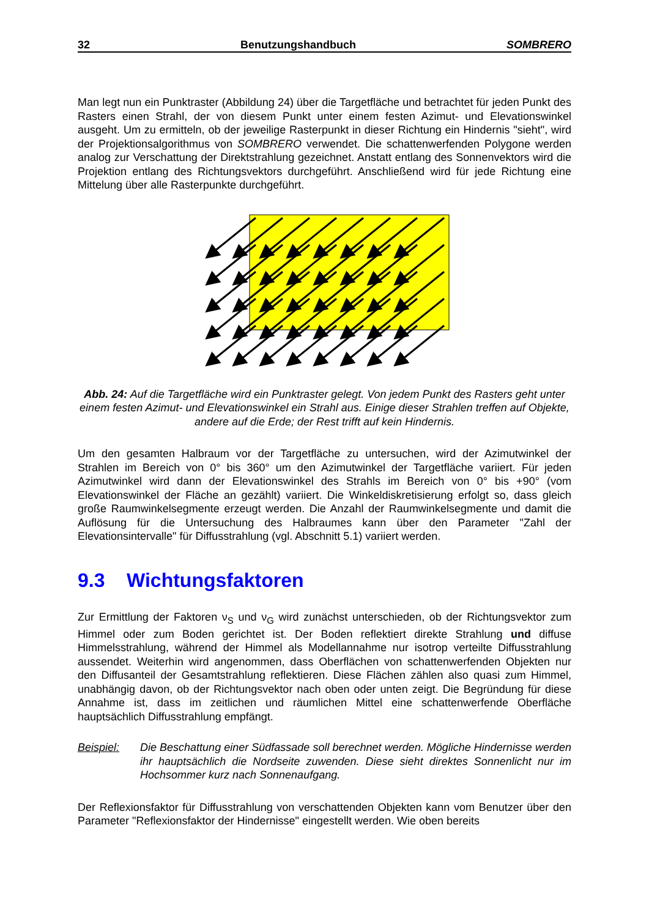32 Benutzungshandbuch SOMBRERO
Man legt nun ein Punktraster (Abbildung 24) über die Targetfläche und betrachtet für jeden Punkt des Rasters einen Strahl, der von diesem Punkt unter einem festen Azimut- und Elevationswinkel ausgeht. Um zu ermitteln, ob der jeweilige Rasterpunkt in dieser Richtung ein Hindernis "sieht", wird der Projektionsalgorithmus von SOMBRERO verwendet. Die schattenwerfenden Polygone werden analog zur Verschattung der Direktstrahlung gezeichnet. Anstatt entlang des Sonnenvektors wird die Projektion entlang des Richtungsvektors durchgeführt. Anschließend wird für jede Richtung eine Mittelung über alle Rasterpunkte durchgeführt.
Abb. 24: Auf die Targetfläche wird ein Punktraster gelegt. Von jedem Punkt des Rasters geht unter einem festen Azimut- und Elevationswinkel ein Strahl aus. Einige dieser Strahlen treffen auf Objekte, andere auf die Erde; der Rest trifft auf kein Hindernis.
Um den gesamten Halbraum vor der Targetfläche zu untersuchen, wird der Azimutwinkel der Strahlen im Bereich von 0° bis 360° um den Azimutwinkel der Targetfläche variiert. Für jeden Azimutwinkel wird dann der Elevationswinkel des Strahls im Bereich von 0° bis +90° (vom Elevationswinkel der Fläche an gezählt) variiert. Die Winkeldiskretisierung erfolgt so, dass gleich große Raumwinkelsegmente erzeugt werden. Die Anzahl der Raumwinkelsegmente und damit die Auflösung für die Untersuchung des Halbraumes kann über den Parameter "Zahl der Elevationsintervalle" für Diffusstrahlung (vgl. Abschnitt 5.1) variiert werden.
9.3 Wichtungsfaktoren
Zur Ermittlung der Faktoren ν<sub>S</sub> und ν<sub>G</sub> wird zunächst unterschieden, ob der Richtungsvektor zum Himmel oder zum Boden gerichtet ist. Der Boden reflektiert direkte Strahlung und diffuse Himmelsstrahlung, während der Himmel als Modellannahme nur isotrop verteilte Diffusstrahlung aussendet. Weiterhin wird angenommen, dass Oberflächen von schattenwerfenden Objekten nur den Diffusanteil der Gesamtstrahlung reflektieren. Diese Flächen zählen also quasi zum Himmel, unabhängig davon, ob der Richtungsvektor nach oben oder unten zeigt. Die Begründung für diese Annahme ist, dass im zeitlichen und räumlichen Mittel eine schattenwerfende Oberfläche hauptsächlich Diffusstrahlung empfängt.
Beispiel: Die Beschattung einer Südfassade soll berechnet werden. Mögliche Hindernisse werden ihr hauptsächlich die Nordseite zuwenden. Diese sieht direktes Sonnenlicht nur im Hochsommer kurz nach Sonnenaufgang.
Der Reflexionsfaktor für Diffusstrahlung von verschattenden Objekten kann vom Benutzer über den Parameter "Reflexionsfaktor der Hindernisse" eingestellt werden. Wie oben bereits